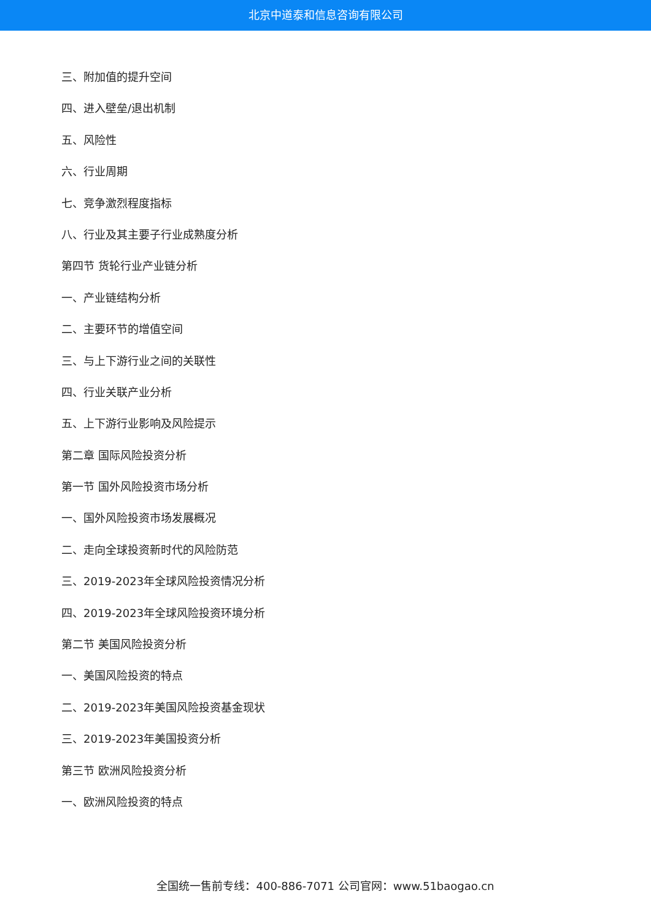北京中道泰和信息咨询有限公司
三、附加值的提升空间
四、进入壁垒/退出机制
五、风险性
六、行业周期
七、竞争激烈程度指标
八、行业及其主要子行业成熟度分析
第四节 货轮行业产业链分析
一、产业链结构分析
二、主要环节的增值空间
三、与上下游行业之间的关联性
四、行业关联产业分析
五、上下游行业影响及风险提示
第二章 国际风险投资分析
第一节 国外风险投资市场分析
一、国外风险投资市场发展概况
二、走向全球投资新时代的风险防范
三、2019-2023年全球风险投资情况分析
四、2019-2023年全球风险投资环境分析
第二节 美国风险投资分析
一、美国风险投资的特点
二、2019-2023年美国风险投资基金现状
三、2019-2023年美国投资分析
第三节 欧洲风险投资分析
一、欧洲风险投资的特点
全国统一售前专线：400-886-7071 公司官网：www.51baogao.cn